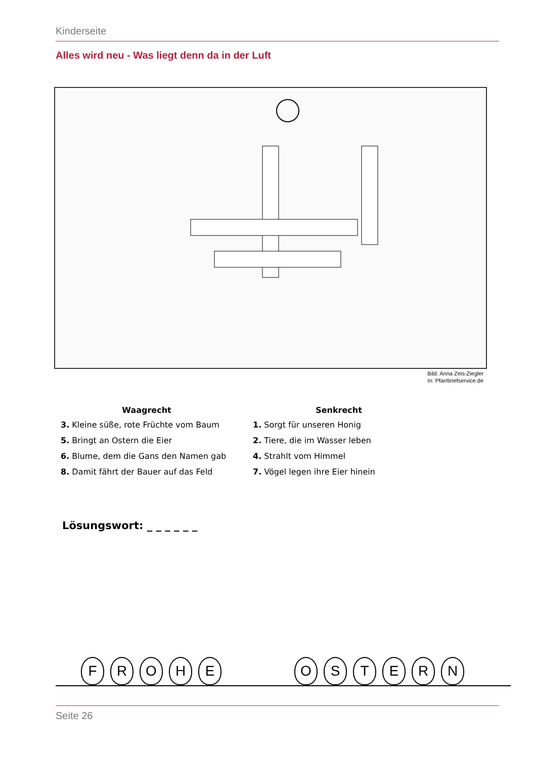Kinderseite
Alles wird neu - Was liegt denn da in der Luft
Bild: Anna Zeis-Ziegler
In: Pfarrbriefservice.de
Waagrecht
3. Kleine süße, rote Früchte vom Baum
5. Bringt an Ostern die Eier
6. Blume, dem die Gans den Namen gab
8. Damit fährt der Bauer auf das Feld
Senkrecht
1. Sorgt für unseren Honig
2. Tiere, die im Wasser leben
4. Strahlt vom Himmel
7. Vögel legen ihre Eier hinein
Lösungswort: _ _ _ _ _ _
F R O H E O S T E R N
Seite 26